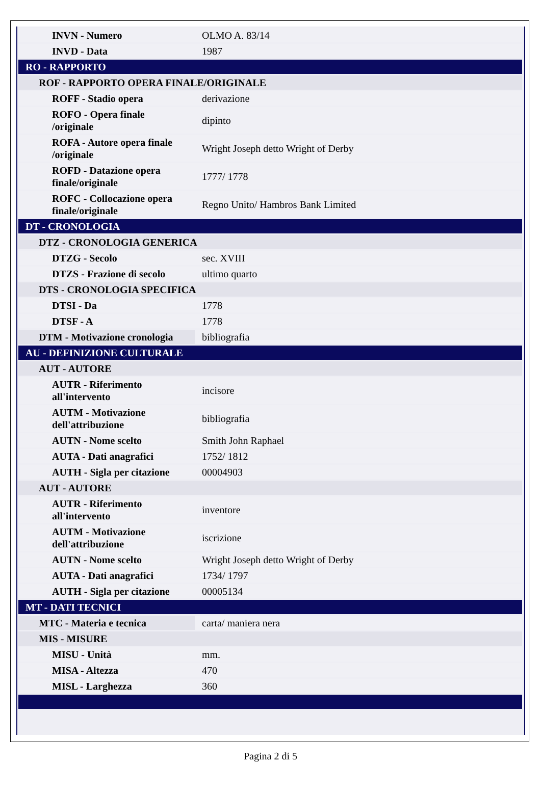| INVN - Numero | OLMO A. 83/14 |
| INVD - Data | 1987 |
| RO - RAPPORTO | |
| ROF - RAPPORTO OPERA FINALE/ORIGINALE | |
| ROFF - Stadio opera | derivazione |
| ROFO - Opera finale /originale | dipinto |
| ROFA - Autore opera finale /originale | Wright Joseph detto Wright of Derby |
| ROFD - Datazione opera finale/originale | 1777/ 1778 |
| ROFC - Collocazione opera finale/originale | Regno Unito/ Hambros Bank Limited |
| DT - CRONOLOGIA | |
| DTZ - CRONOLOGIA GENERICA | |
| DTZG - Secolo | sec. XVIII |
| DTZS - Frazione di secolo | ultimo quarto |
| DTS - CRONOLOGIA SPECIFICA | |
| DTSI - Da | 1778 |
| DTSF - A | 1778 |
| DTM - Motivazione cronologia | bibliografia |
| AU - DEFINIZIONE CULTURALE | |
| AUT - AUTORE | |
| AUTR - Riferimento all'intervento | incisore |
| AUTM - Motivazione dell'attribuzione | bibliografia |
| AUTN - Nome scelto | Smith John Raphael |
| AUTA - Dati anagrafici | 1752/ 1812 |
| AUTH - Sigla per citazione | 00004903 |
| AUT - AUTORE | |
| AUTR - Riferimento all'intervento | inventore |
| AUTM - Motivazione dell'attribuzione | iscrizione |
| AUTN - Nome scelto | Wright Joseph detto Wright of Derby |
| AUTA - Dati anagrafici | 1734/ 1797 |
| AUTH - Sigla per citazione | 00005134 |
| MT - DATI TECNICI | |
| MTC - Materia e tecnica | carta/ maniera nera |
| MIS - MISURE | |
| MISU - Unità | mm. |
| MISA - Altezza | 470 |
| MISL - Larghezza | 360 |
Pagina 2 di 5